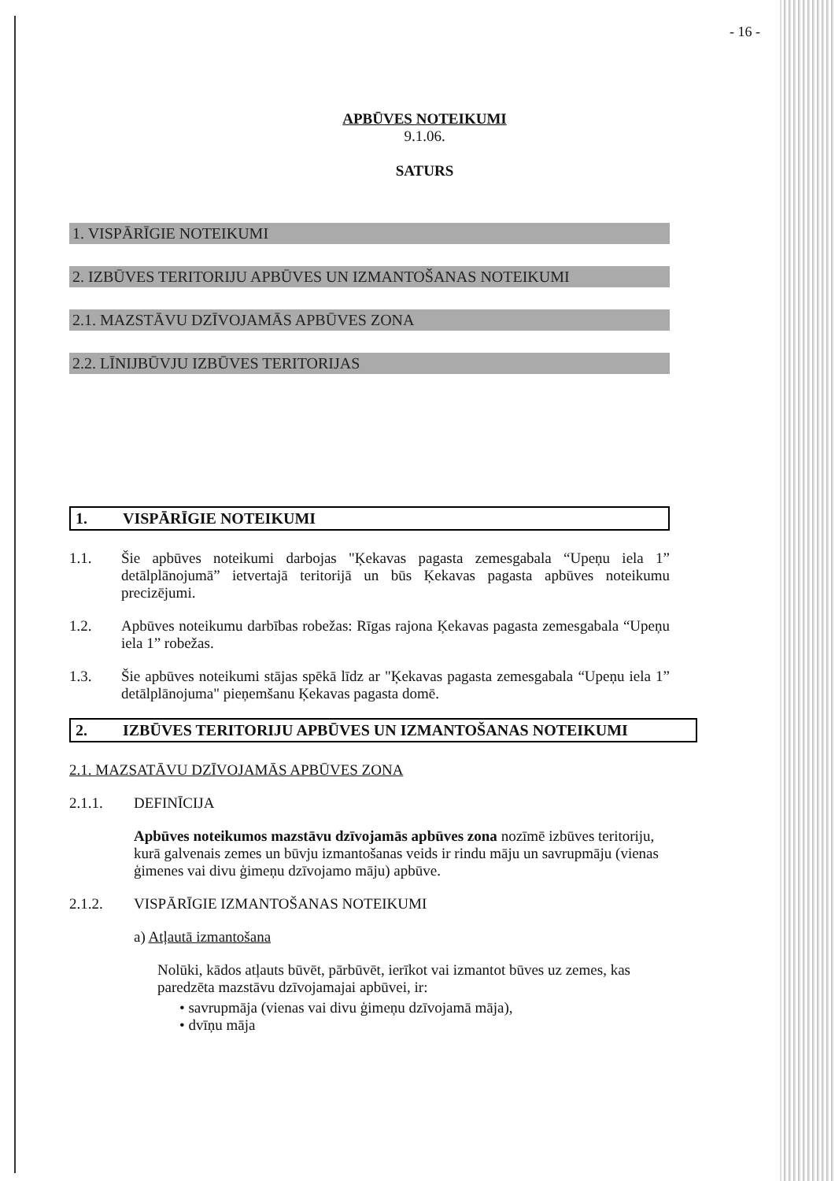- 16 -
APBŪVES NOTEIKUMI
9.1.06.
SATURS
1. VISPĀRĪGIE NOTEIKUMI
2. IZBŪVES TERITORIJU APBŪVES UN IZMANTOŠANAS NOTEIKUMI
2.1. MAZSTĀVU DZĪVOJAMĀS APBŪVES ZONA
2.2. LĪNIJBŪVJU IZBŪVES TERITORIJAS
1. VISPĀRĪGIE NOTEIKUMI
1.1. Šie apbūves noteikumi darbojas "Ķekavas pagasta zemesgabala “Upeņu iela 1” detālplānojumā” ietvertajā teritorijā un būs Ķekavas pagasta apbūves noteikumu precizējumi.
1.2. Apbūves noteikumu darbības robežas: Rīgas rajona Ķekavas pagasta zemesgabala “Upeņu iela 1” robežas.
1.3. Šie apbūves noteikumi stājas spēkā līdz ar "Ķekavas pagasta zemesgabala “Upeņu iela 1” detālplānojuma" pieņemšanu Ķekavas pagasta domē.
2. IZBŪVES TERITORIJU APBŪVES UN IZMANTOŠANAS NOTEIKUMI
2.1. MAZSATĀVU DZĪVOJAMĀS APBŪVES ZONA
2.1.1. DEFINĪCIJA
Apbūves noteikumos mazstāvu dzīvojamās apbūves zona nozīmē izbūves teritoriju, kurā galvenais zemes un būvju izmantošanas veids ir rindu māju un savrupmāju (vienas ģimenes vai divu ģimeņu dzīvojamo māju) apbūve.
2.1.2. VISPĀRĪGIE IZMANTOŠANAS NOTEIKUMI
a) Atļautā izmantošana
Nolūki, kādos atļauts būvēt, pārbūvēt, ierīkot vai izmantot būves uz zemes, kas paredzēta mazstāvu dzīvojamajai apbūvei, ir:
• savrupmāja (vienas vai divu ģimeņu dzīvojamā māja),
• dvīņu māja